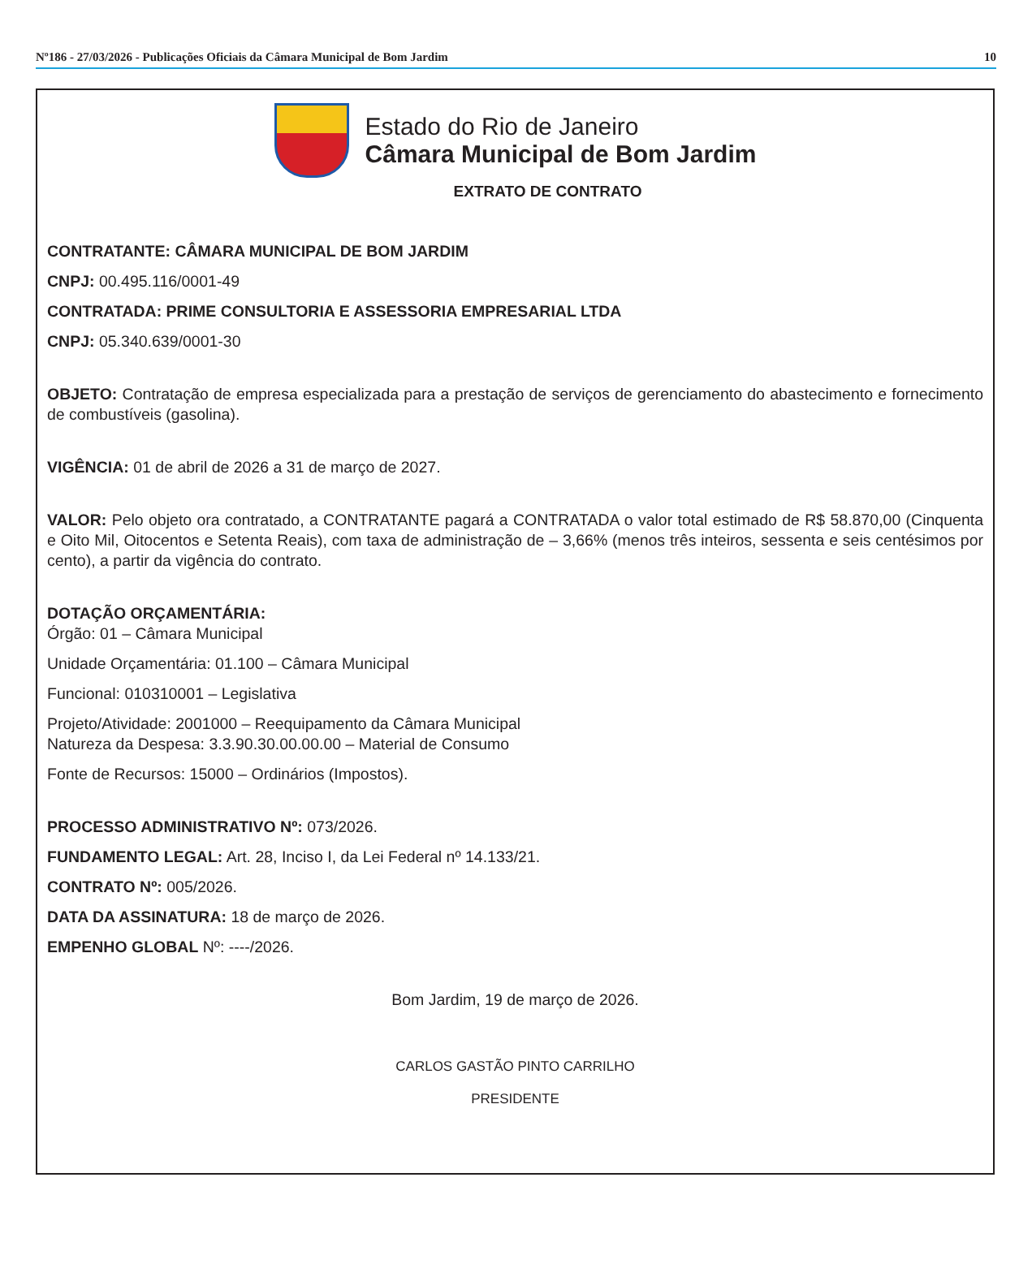Nº186 - 27/03/2026 - Publicações Oficiais da Câmara Municipal de Bom Jardim 10
Estado do Rio de Janeiro
Câmara Municipal de Bom Jardim
EXTRATO DE CONTRATO
CONTRATANTE: CÂMARA MUNICIPAL DE BOM JARDIM
CNPJ: 00.495.116/0001-49
CONTRATADA: PRIME CONSULTORIA E ASSESSORIA EMPRESARIAL LTDA
CNPJ: 05.340.639/0001-30
OBJETO: Contratação de empresa especializada para a prestação de serviços de gerenciamento do abastecimento e fornecimento de combustíveis (gasolina).
VIGÊNCIA: 01 de abril de 2026 a 31 de março de 2027.
VALOR: Pelo objeto ora contratado, a CONTRATANTE pagará a CONTRATADA o valor total estimado de R$ 58.870,00 (Cinquenta e Oito Mil, Oitocentos e Setenta Reais), com taxa de administração de – 3,66% (menos três inteiros, sessenta e seis centésimos por cento), a partir da vigência do contrato.
DOTAÇÃO ORÇAMENTÁRIA:
Órgão: 01 – Câmara Municipal
Unidade Orçamentária: 01.100 – Câmara Municipal
Funcional: 010310001 – Legislativa
Projeto/Atividade: 2001000 – Reequipamento da Câmara Municipal
Natureza da Despesa: 3.3.90.30.00.00.00 – Material de Consumo
Fonte de Recursos: 15000 – Ordinários (Impostos).
PROCESSO ADMINISTRATIVO Nº: 073/2026.
FUNDAMENTO LEGAL: Art. 28, Inciso I, da Lei Federal nº 14.133/21.
CONTRATO Nº: 005/2026.
DATA DA ASSINATURA: 18 de março de 2026.
EMPENHO GLOBAL Nº: ----/2026.
Bom Jardim, 19 de março de 2026.
CARLOS GASTÃO PINTO CARRILHO
PRESIDENTE